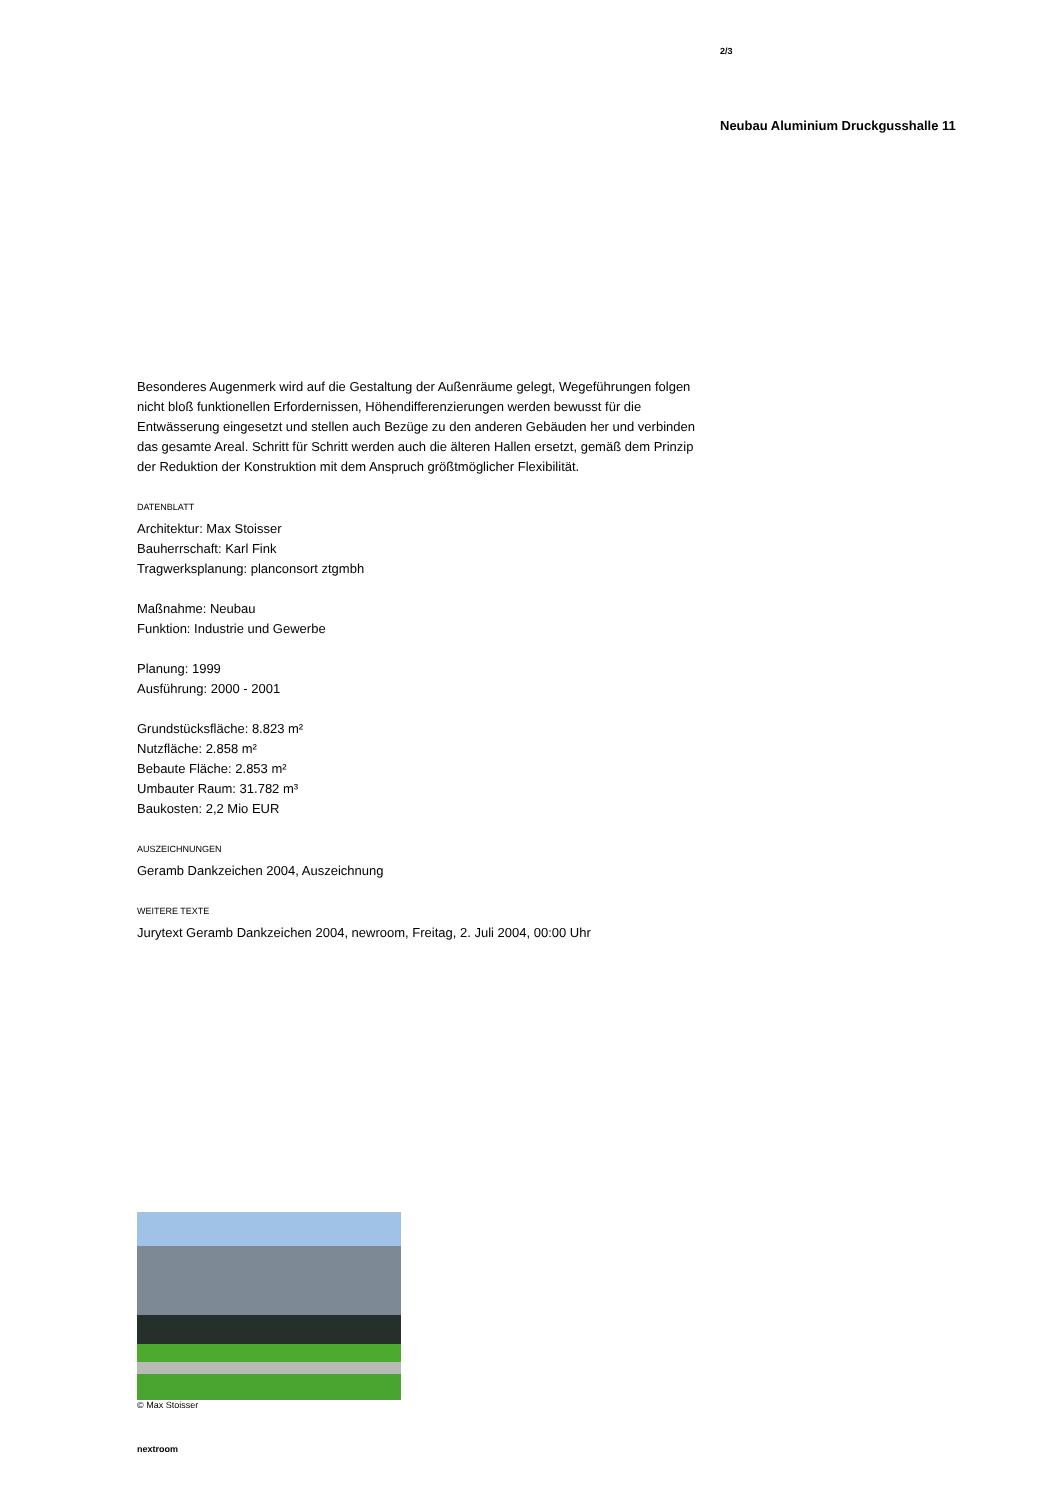2/3
Neubau Aluminium Druckgusshalle 11
Besonderes Augenmerk wird auf die Gestaltung der Außenräume gelegt, Wegeführungen folgen nicht bloß funktionellen Erfordernissen, Höhendifferenzierungen werden bewusst für die Entwässerung eingesetzt und stellen auch Bezüge zu den anderen Gebäuden her und verbinden das gesamte Areal. Schritt für Schritt werden auch die älteren Hallen ersetzt, gemäß dem Prinzip der Reduktion der Konstruktion mit dem Anspruch größtmöglicher Flexibilität.
DATENBLATT
Architektur: Max Stoisser
Bauherrschaft: Karl Fink
Tragwerksplanung: planconsort ztgmbh
Maßnahme: Neubau
Funktion: Industrie und Gewerbe
Planung: 1999
Ausführung: 2000 - 2001
Grundstücksfläche: 8.823 m²
Nutzfläche: 2.858 m²
Bebaute Fläche: 2.853 m²
Umbauter Raum: 31.782 m³
Baukosten: 2,2 Mio EUR
AUSZEICHNUNGEN
Geramb Dankzeichen 2004, Auszeichnung
WEITERE TEXTE
Jurytext Geramb Dankzeichen 2004, newroom, Freitag, 2. Juli 2004, 00:00 Uhr
© Max Stoisser
nextroom